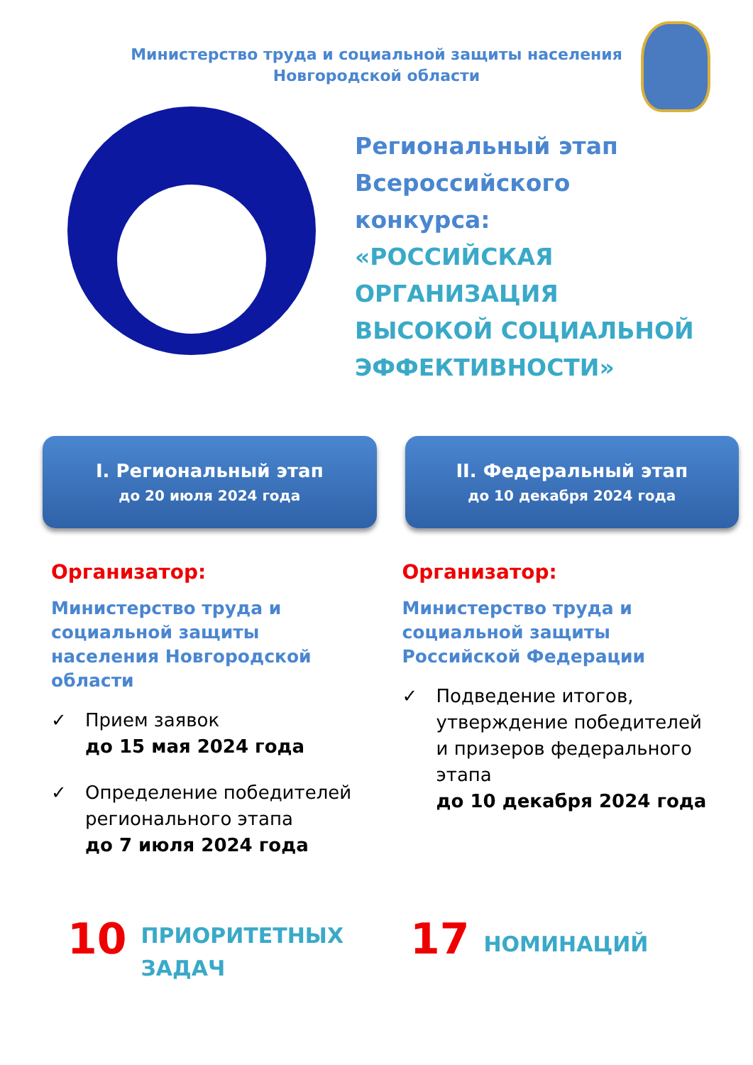Министерство труда и социальной защиты населения
Новгородской области
Региональный этап
Всероссийского
конкурса:
«РОССИЙСКАЯ
ОРГАНИЗАЦИЯ
ВЫСОКОЙ СОЦИАЛЬНОЙ
ЭФФЕКТИВНОСТИ»
I. Региональный этап
до 20 июля 2024 года
II. Федеральный этап
до 10 декабря 2024 года
Организатор:
Министерство труда и
социальной защиты
населения Новгородской
области
✓ Прием заявок
до 15 мая 2024 года
✓ Определение победителей
регионального этапа
до 7 июля 2024 года
Организатор:
Министерство труда и
социальной защиты
Российской Федерации
✓ Подведение итогов,
утверждение победителей
и призеров федерального
этапа
до 10 декабря 2024 года
10
ПРИОРИТЕТНЫХ
ЗАДАЧ
17
НОМИНАЦИЙ